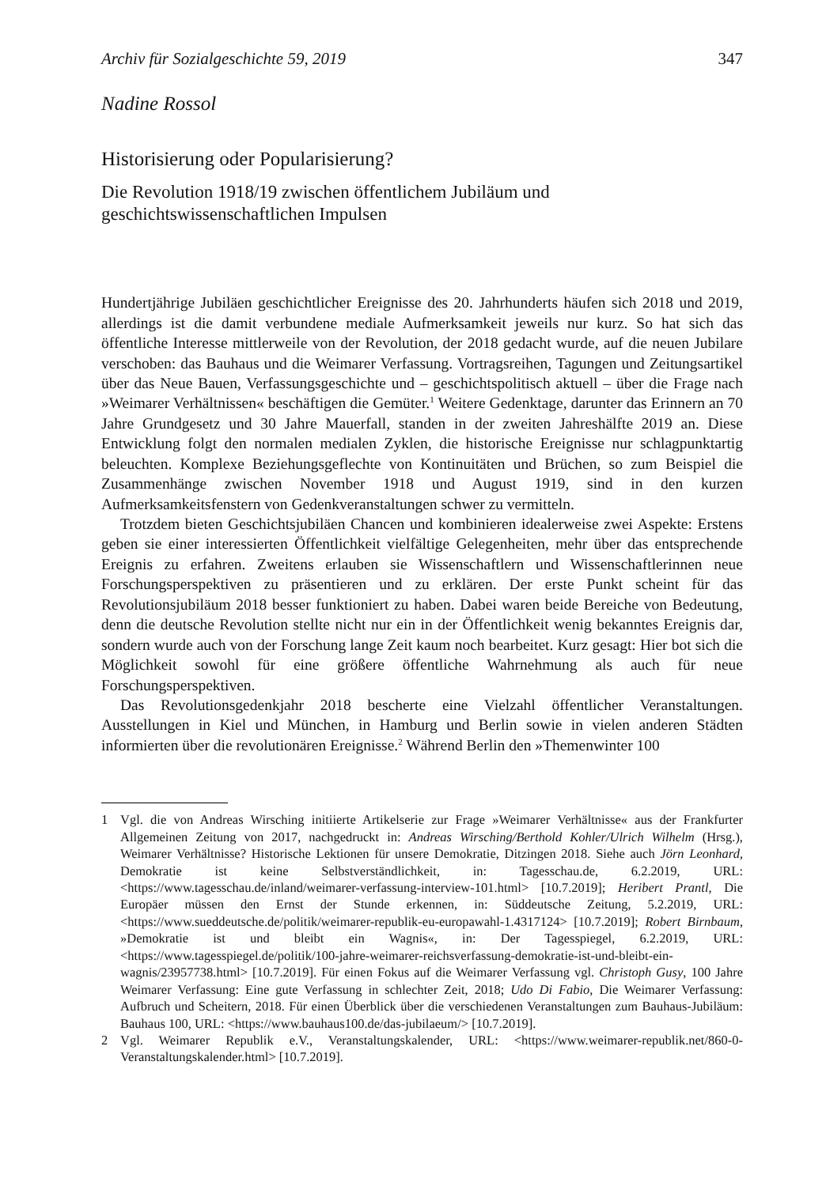Archiv für Sozialgeschichte 59, 2019 347
Nadine Rossol
Historisierung oder Popularisierung?
Die Revolution 1918/19 zwischen öffentlichem Jubiläum und
geschichtswissenschaftlichen Impulsen
Hundertjährige Jubiläen geschichtlicher Ereignisse des 20. Jahrhunderts häufen sich 2018 und 2019, allerdings ist die damit verbundene mediale Aufmerksamkeit jeweils nur kurz. So hat sich das öffentliche Interesse mittlerweile von der Revolution, der 2018 gedacht wurde, auf die neuen Jubilare verschoben: das Bauhaus und die Weimarer Verfassung. Vortragsreihen, Tagungen und Zeitungsartikel über das Neue Bauen, Verfassungsgeschichte und – geschichtspolitisch aktuell – über die Frage nach »Weimarer Verhältnissen« beschäftigen die Gemüter.<sup>1</sup> Weitere Gedenktage, darunter das Erinnern an 70 Jahre Grundgesetz und 30 Jahre Mauerfall, standen in der zweiten Jahreshälfte 2019 an. Diese Entwicklung folgt den normalen medialen Zyklen, die historische Ereignisse nur schlagpunktartig beleuchten. Komplexe Beziehungsgeflechte von Kontinuitäten und Brüchen, so zum Beispiel die Zusammenhänge zwischen November 1918 und August 1919, sind in den kurzen Aufmerksamkeitsfenstern von Gedenkveranstaltungen schwer zu vermitteln.
Trotzdem bieten Geschichtsjubiläen Chancen und kombinieren idealerweise zwei Aspekte: Erstens geben sie einer interessierten Öffentlichkeit vielfältige Gelegenheiten, mehr über das entsprechende Ereignis zu erfahren. Zweitens erlauben sie Wissenschaftlern und Wissenschaftlerinnen neue Forschungsperspektiven zu präsentieren und zu erklären. Der erste Punkt scheint für das Revolutionsjubiläum 2018 besser funktioniert zu haben. Dabei waren beide Bereiche von Bedeutung, denn die deutsche Revolution stellte nicht nur ein in der Öffentlichkeit wenig bekanntes Ereignis dar, sondern wurde auch von der Forschung lange Zeit kaum noch bearbeitet. Kurz gesagt: Hier bot sich die Möglichkeit sowohl für eine größere öffentliche Wahrnehmung als auch für neue Forschungsperspektiven.
Das Revolutionsgedenkjahr 2018 bescherte eine Vielzahl öffentlicher Veranstaltungen. Ausstellungen in Kiel und München, in Hamburg und Berlin sowie in vielen anderen Städten informierten über die revolutionären Ereignisse.<sup>2</sup> Während Berlin den »Themenwinter 100
1 Vgl. die von Andreas Wirsching initiierte Artikelserie zur Frage »Weimarer Verhältnisse« aus der Frankfurter Allgemeinen Zeitung von 2017, nachgedruckt in: Andreas Wirsching/Berthold Kohler/Ulrich Wilhelm (Hrsg.), Weimarer Verhältnisse? Historische Lektionen für unsere Demokratie, Ditzingen 2018. Siehe auch Jörn Leonhard, Demokratie ist keine Selbstverständlichkeit, in: Tagesschau.de, 6.2.2019, URL: <https://www.tagesschau.de/inland/weimarer-verfassung-interview-101.html> [10.7.2019]; Heribert Prantl, Die Europäer müssen den Ernst der Stunde erkennen, in: Süddeutsche Zeitung, 5.2.2019, URL: <https://www.sueddeutsche.de/politik/weimarer-republik-eu-europawahl-1.4317124> [10.7.2019]; Robert Birnbaum, »Demokratie ist und bleibt ein Wagnis«, in: Der Tagesspiegel, 6.2.2019, URL: <https://www.tagesspiegel.de/politik/100-jahre-weimarer-reichsverfassung-demokratie-ist-und-bleibt-ein-wagnis/23957738.html> [10.7.2019]. Für einen Fokus auf die Weimarer Verfassung vgl. Christoph Gusy, 100 Jahre Weimarer Verfassung: Eine gute Verfassung in schlechter Zeit, 2018; Udo Di Fabio, Die Weimarer Verfassung: Aufbruch und Scheitern, 2018. Für einen Überblick über die verschiedenen Veranstaltungen zum Bauhaus-Jubiläum: Bauhaus 100, URL: <https://www.bauhaus100.de/das-jubilaeum/> [10.7.2019].
2 Vgl. Weimarer Republik e.V., Veranstaltungskalender, URL: <https://www.weimarer-republik.net/860-0-Veranstaltungskalender.html> [10.7.2019].